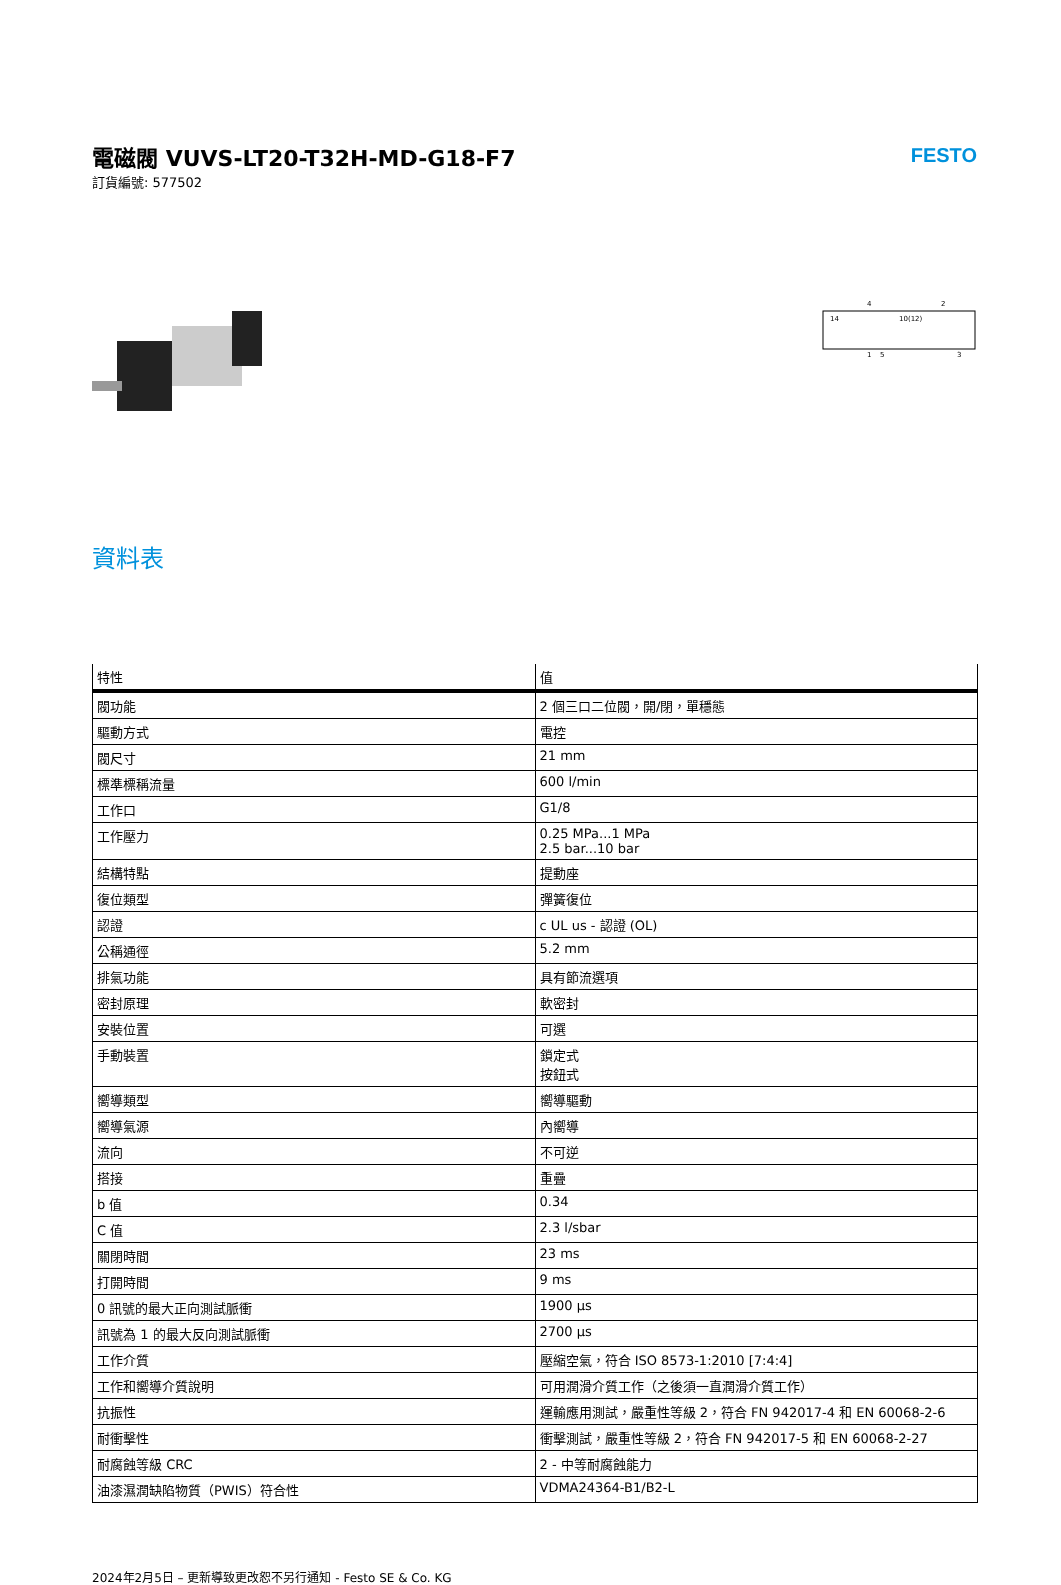電磁閥 VUVS-LT20-T32H-MD-G18-F7
訂貨編號: 577502
FESTO
14
10(12)
4
2
1
5
3
資料表
| 特性 | 值 |
| --- | --- |
| 閥功能 | 2 個三口二位閥，開/閉，單穩態 |
| 驅動方式 | 電控 |
| 閥尺寸 | 21 mm |
| 標準標稱流量 | 600 l/min |
| 工作口 | G1/8 |
| 工作壓力 | 0.25 MPa...1 MPa 2.5 bar...10 bar |
| 結構特點 | 提動座 |
| 復位類型 | 彈簧復位 |
| 認證 | c UL us - 認證 (OL) |
| 公稱通徑 | 5.2 mm |
| 排氣功能 | 具有節流選項 |
| 密封原理 | 軟密封 |
| 安裝位置 | 可選 |
| 手動裝置 | 鎖定式 按鈕式 |
| 嚮導類型 | 嚮導驅動 |
| 嚮導氣源 | 內嚮導 |
| 流向 | 不可逆 |
| 搭接 | 重疊 |
| b 值 | 0.34 |
| C 值 | 2.3 l/sbar |
| 關閉時間 | 23 ms |
| 打開時間 | 9 ms |
| 0 訊號的最大正向測試脈衝 | 1900 µs |
| 訊號為 1 的最大反向測試脈衝 | 2700 µs |
| 工作介質 | 壓縮空氣，符合 ISO 8573-1:2010 [7:4:4] |
| 工作和嚮導介質說明 | 可用潤滑介質工作（之後須一直潤滑介質工作） |
| 抗振性 | 運輸應用測試，嚴重性等級 2，符合 FN 942017-4 和 EN 60068-2-6 |
| 耐衝擊性 | 衝擊測試，嚴重性等級 2，符合 FN 942017-5 和 EN 60068-2-27 |
| 耐腐蝕等級 CRC | 2 - 中等耐腐蝕能力 |
| 油漆濕潤缺陷物質（PWIS）符合性 | VDMA24364-B1/B2-L |
2024年2月5日 – 更新導致更改恕不另行通知 - Festo SE & Co. KG